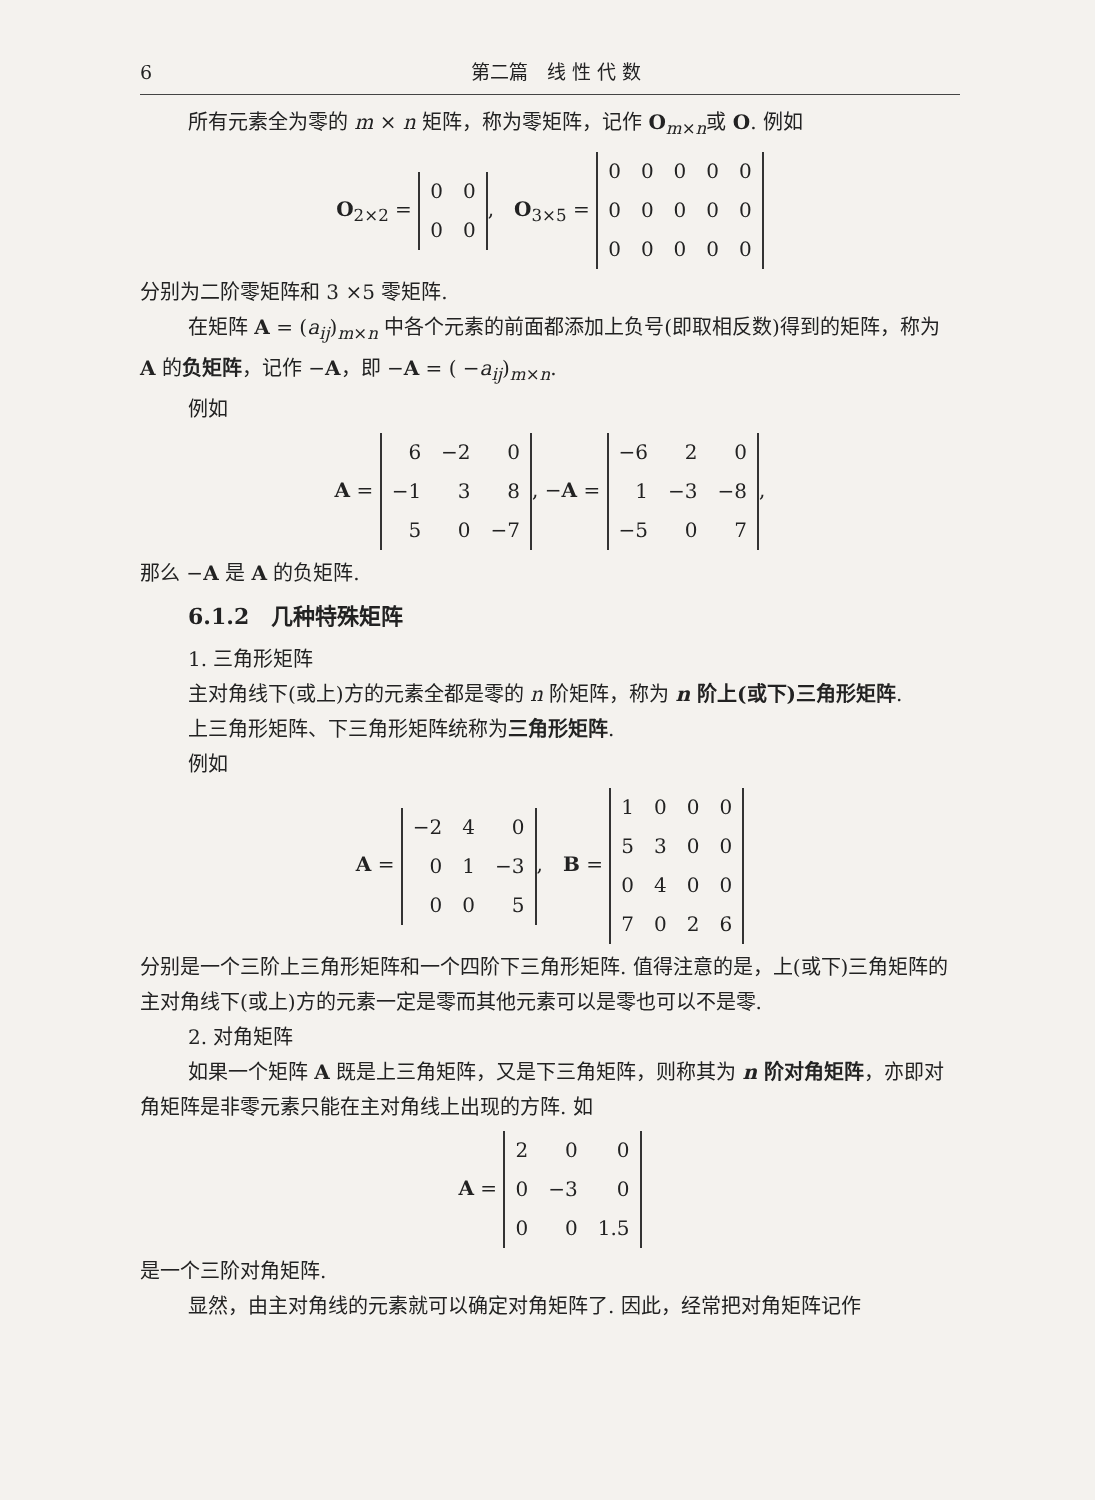6 第二篇　线 性 代 数
所有元素全为零的 m × n 矩阵，称为零矩阵，记作 O<sub>m×n</sub>或 O. 例如
O<sub>2×2</sub> =
| 0 | 0 |
| 0 | 0 |
,　O<sub>3×5</sub> =
| 0 | 0 | 0 | 0 | 0 |
| 0 | 0 | 0 | 0 | 0 |
| 0 | 0 | 0 | 0 | 0 |
分别为二阶零矩阵和 3 ×5 零矩阵.
在矩阵 A = (a<sub>ij</sub>)<sub>m×n</sub> 中各个元素的前面都添加上负号(即取相反数)得到的矩阵，称为 A 的负矩阵，记作 −A，即 −A = ( −a<sub>ij</sub>)<sub>m×n</sub>.
例如
A =
| 6 | −2 | 0 |
| −1 | 3 | 8 |
| 5 | 0 | −7 |
, −A =
| −6 | 2 | 0 |
| 1 | −3 | −8 |
| −5 | 0 | 7 |
,
那么 −A 是 A 的负矩阵.
6.1.2　几种特殊矩阵
1. 三角形矩阵
主对角线下(或上)方的元素全都是零的 n 阶矩阵，称为 n 阶上(或下)三角形矩阵.
上三角形矩阵、下三角形矩阵统称为三角形矩阵.
例如
A =
| −2 | 4 | 0 |
| 0 | 1 | −3 |
| 0 | 0 | 5 |
,　B =
| 1 | 0 | 0 | 0 |
| 5 | 3 | 0 | 0 |
| 0 | 4 | 0 | 0 |
| 7 | 0 | 2 | 6 |
分别是一个三阶上三角形矩阵和一个四阶下三角形矩阵. 值得注意的是，上(或下)三角矩阵的主对角线下(或上)方的元素一定是零而其他元素可以是零也可以不是零.
2. 对角矩阵
如果一个矩阵 A 既是上三角矩阵，又是下三角矩阵，则称其为 n 阶对角矩阵，亦即对角矩阵是非零元素只能在主对角线上出现的方阵. 如
A =
| 2 | 0 | 0 |
| 0 | −3 | 0 |
| 0 | 0 | 1.5 |
是一个三阶对角矩阵.
显然，由主对角线的元素就可以确定对角矩阵了. 因此，经常把对角矩阵记作